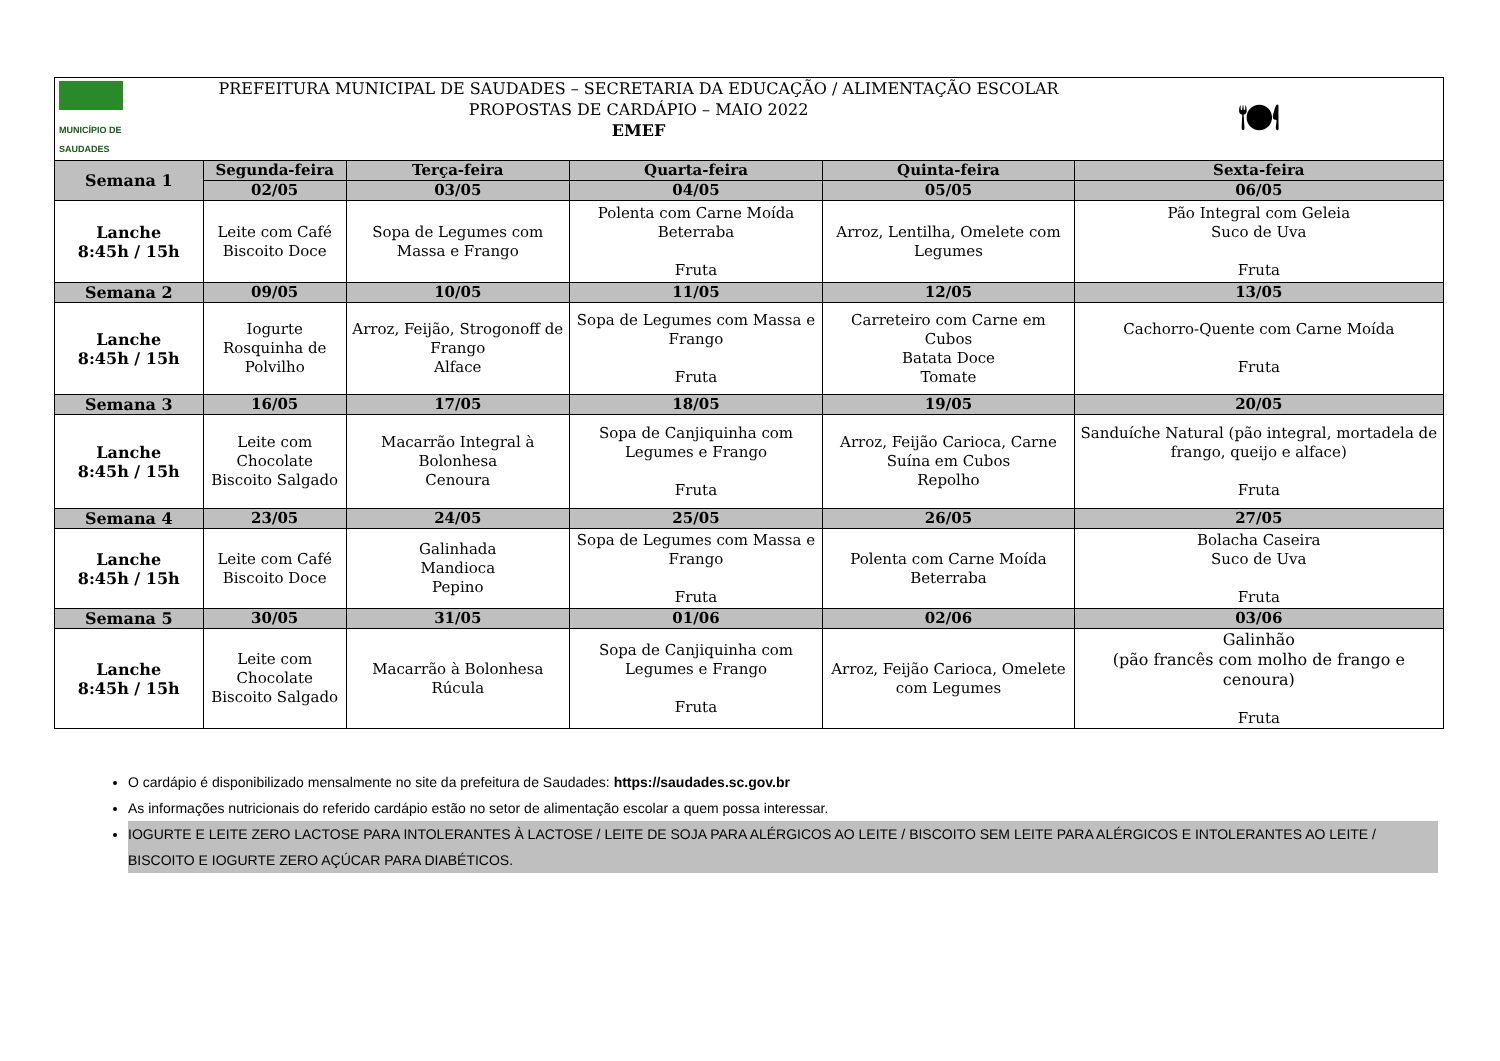| MUNICÍPIO DE SAUDADES | PREFEITURA MUNICIPAL DE SAUDADES – SECRETARIA DA EDUCAÇÃO / ALIMENTAÇÃO ESCOLAR PROPOSTAS DE CARDÁPIO – MAIO 2022 EMEF | | | | 🍽 |
| Semana 1 | Segunda-feira | Terça-feira | Quarta-feira | Quinta-feira | Sexta-feira |
| | 02/05 | 03/05 | 04/05 | 05/05 | 06/05 |
| Lanche 8:45h / 15h | Leite com Café Biscoito Doce | Sopa de Legumes com Massa e Frango | Polenta com Carne Moída Beterraba Fruta | Arroz, Lentilha, Omelete com Legumes | Pão Integral com Geleia Suco de Uva Fruta |
| Semana 2 | 09/05 | 10/05 | 11/05 | 12/05 | 13/05 |
| Lanche 8:45h / 15h | Iogurte Rosquinha de Polvilho | Arroz, Feijão, Strogonoff de Frango Alface | Sopa de Legumes com Massa e Frango Fruta | Carreteiro com Carne em Cubos Batata Doce Tomate | Cachorro-Quente com Carne Moída Fruta |
| Semana 3 | 16/05 | 17/05 | 18/05 | 19/05 | 20/05 |
| Lanche 8:45h / 15h | Leite com Chocolate Biscoito Salgado | Macarrão Integral à Bolonhesa Cenoura | Sopa de Canjiquinha com Legumes e Frango Fruta | Arroz, Feijão Carioca, Carne Suína em Cubos Repolho | Sanduíche Natural (pão integral, mortadela de frango, queijo e alface) Fruta |
| Semana 4 | 23/05 | 24/05 | 25/05 | 26/05 | 27/05 |
| Lanche 8:45h / 15h | Leite com Café Biscoito Doce | Galinhada Mandioca Pepino | Sopa de Legumes com Massa e Frango Fruta | Polenta com Carne Moída Beterraba | Bolacha Caseira Suco de Uva Fruta |
| Semana 5 | 30/05 | 31/05 | 01/06 | 02/06 | 03/06 |
| Lanche 8:45h / 15h | Leite com Chocolate Biscoito Salgado | Macarrão à Bolonhesa Rúcula | Sopa de Canjiquinha com Legumes e Frango Fruta | Arroz, Feijão Carioca, Omelete com Legumes | Galinhão (pão francês com molho de frango e cenoura) Fruta |
O cardápio é disponibilizado mensalmente no site da prefeitura de Saudades: https://saudades.sc.gov.br
As informações nutricionais do referido cardápio estão no setor de alimentação escolar a quem possa interessar.
IOGURTE E LEITE ZERO LACTOSE PARA INTOLERANTES À LACTOSE / LEITE DE SOJA PARA ALÉRGICOS AO LEITE / BISCOITO SEM LEITE PARA ALÉRGICOS E INTOLERANTES AO LEITE / BISCOITO E IOGURTE ZERO AÇÚCAR PARA DIABÉTICOS.